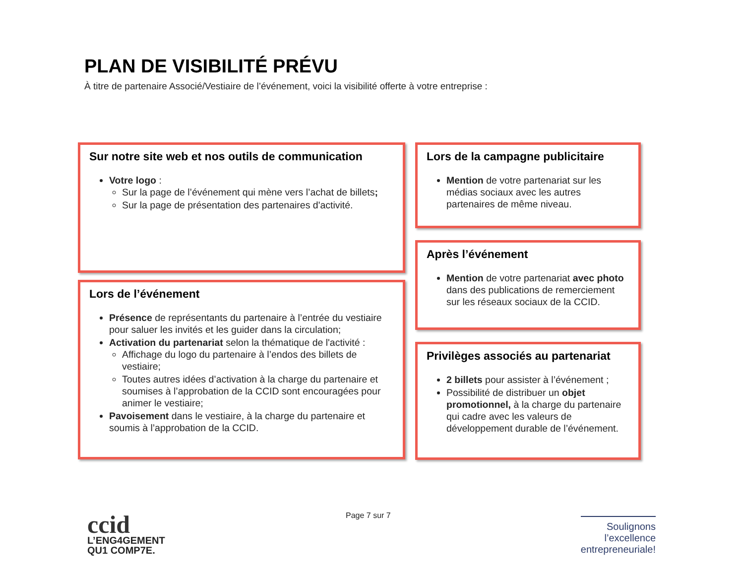PLAN DE VISIBILITÉ PRÉVU
À titre de partenaire Associé/Vestiaire de l’événement, voici la visibilité offerte à votre entreprise :
Sur notre site web et nos outils de communication
Votre logo :
Sur la page de l’événement qui mène vers l’achat de billets;
Sur la page de présentation des partenaires d'activité.
Lors de l’événement
Présence de représentants du partenaire à l’entrée du vestiaire pour saluer les invités et les guider dans la circulation;
Activation du partenariat selon la thématique de l'activité :
Affichage du logo du partenaire à l’endos des billets de vestiaire;
Toutes autres idées d’activation à la charge du partenaire et soumises à l’approbation de la CCID sont encouragées pour animer le vestiaire;
Pavoisement dans le vestiaire, à la charge du partenaire et soumis à l’approbation de la CCID.
Lors de la campagne publicitaire
Mention de votre partenariat sur les médias sociaux avec les autres partenaires de même niveau.
Après l’événement
Mention de votre partenariat avec photo dans des publications de remerciement sur les réseaux sociaux de la CCID.
Privilèges associés au partenariat
2 billets pour assister à l’événement ;
Possibilité de distribuer un objet promotionnel, à la charge du partenaire qui cadre avec les valeurs de développement durable de l’événement.
Page 7 sur 7
ccid
L’ENG4GEMENT
QU1 COMP7E.
Soulignons
l’excellence
entrepreneuriale!